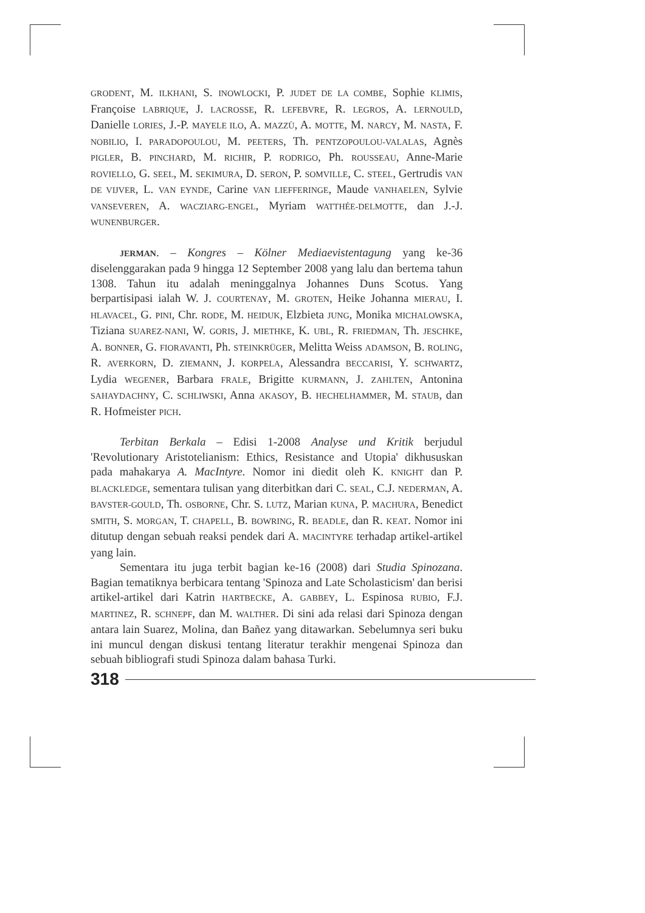GRODENT, M. ILKHANI, S. INOWLOCKI, P. JUDET DE LA COMBE, Sophie KLIMIS, Françoise LABRIQUE, J. LACROSSE, R. LEFEBVRE, R. LEGROS, A. LERNOULD, Danielle LORIES, J.-P. MAYELE ILO, A. MAZZÙ, A. MOTTE, M. NARCY, M. NASTA, F. NOBILIO, I. PARADOPOULOU, M. PEETERS, Th. PENTZOPOULOU-VALALAS, Agnès PIGLER, B. PINCHARD, M. RICHIR, P. RODRIGO, Ph. ROUSSEAU, Anne-Marie ROVIELLO, G. SEEL, M. SEKIMURA, D. SERON, P. SOMVILLE, C. STEEL, Gertrudis VAN DE VIJVER, L. VAN EYNDE, Carine VAN LIEFFERINGE, Maude VANHAELEN, Sylvie VANSEVEREN, A. WACZIARG-ENGEL, Myriam WATTHÉE-DELMOTTE, dan J.-J. WUNENBURGER.
JERMAN. – Kongres – Kölner Mediaevistentagung yang ke-36 diselenggarakan pada 9 hingga 12 September 2008 yang lalu dan bertema tahun 1308. Tahun itu adalah meninggalnya Johannes Duns Scotus. Yang berpartisipasi ialah W. J. COURTENAY, M. GROTEN, Heike Johanna MIERAU, I. HLAVACEL, G. PINI, Chr. RODE, M. HEIDUK, Elzbieta JUNG, Monika MICHALOWSKA, Tiziana SUAREZ-NANI, W. GORIS, J. MIETHKE, K. UBL, R. FRIEDMAN, Th. JESCHKE, A. BONNER, G. FIORAVANTI, Ph. STEINKRÜGER, Melitta Weiss ADAMSON, B. ROLING, R. AVERKORN, D. ZIEMANN, J. KORPELA, Alessandra BECCARISI, Y. SCHWARTZ, Lydia WEGENER, Barbara FRALE, Brigitte KURMANN, J. ZAHLTEN, Antonina SAHAYDACHNY, C. SCHLIWSKI, Anna AKASOY, B. HECHELHAMMER, M. STAUB, dan R. Hofmeister PICH.
Terbitan Berkala – Edisi 1-2008 Analyse und Kritik berjudul 'Revolutionary Aristotelianism: Ethics, Resistance and Utopia' dikhususkan pada mahakarya A. MacIntyre. Nomor ini diedit oleh K. KNIGHT dan P. BLACKLEDGE, sementara tulisan yang diterbitkan dari C. SEAL, C.J. NEDERMAN, A. BAVSTER-GOULD, Th. OSBORNE, Chr. S. LUTZ, Marian KUNA, P. MACHURA, Benedict SMITH, S. MORGAN, T. CHAPELL, B. BOWRING, R. BEADLE, dan R. KEAT. Nomor ini ditutup dengan sebuah reaksi pendek dari A. MACINTYRE terhadap artikel-artikel yang lain.
Sementara itu juga terbit bagian ke-16 (2008) dari Studia Spinozana. Bagian tematiknya berbicara tentang 'Spinoza and Late Scholasticism' dan berisi artikel-artikel dari Katrin HARTBECKE, A. GABBEY, L. Espinosa RUBIO, F.J. MARTINEZ, R. SCHNEPF, dan M. WALTHER. Di sini ada relasi dari Spinoza dengan antara lain Suarez, Molina, dan Bañez yang ditawarkan. Sebelumnya seri buku ini muncul dengan diskusi tentang literatur terakhir mengenai Spinoza dan sebuah bibliografi studi Spinoza dalam bahasa Turki.
318